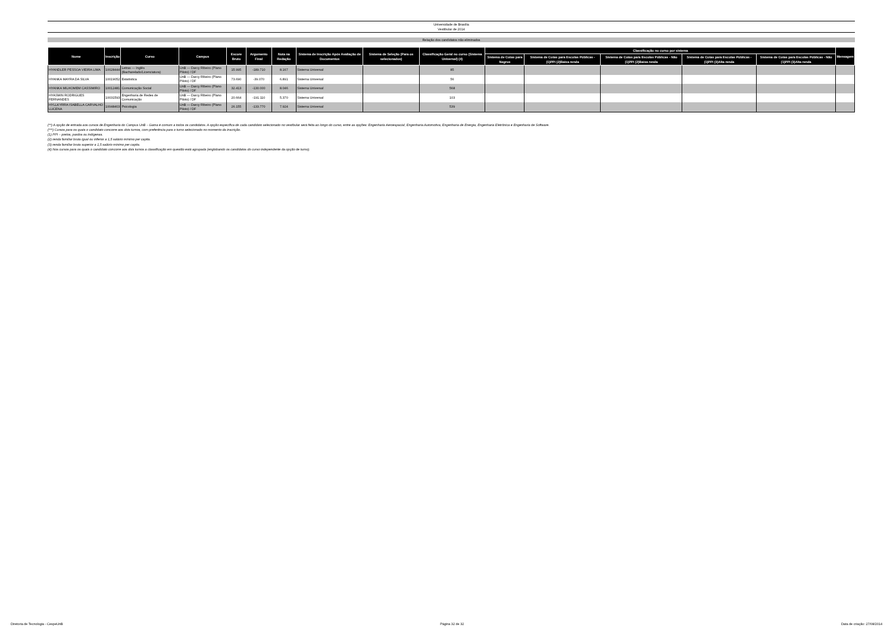Universidade de Brasília
Vestibular de 2014
Relação dos candidatos não eliminados
| Nome | Inscrição | Curso | Campus | Escore Bruto | Argumento Final | Nota na Redação | Sistema de Inscrição Após Avaliação de Documentos | Sistema de Seleção (Para os selecionados) | Classificação Geral no curso (Sistema Universal) (4) | Classificação no curso por sistema | | | | | Mensagem |
| --- | --- | --- | --- | --- | --- | --- | --- | --- | --- | --- | --- | --- | --- | --- | --- |
| | | | | | | | | | | Sistema de Cotas para Negros | Sistema de Cotas para Escolas Públicas - (1)PPI (2)Baixa renda | Sistema de Cotas para Escolas Públicas - Não (1)PPI (2)Baixa renda | Sistema de Cotas para Escolas Públicas - (1)PPI (3)Alta renda | Sistema de Cotas para Escolas Públicas - Não (1)PPI (3)Alta renda | |
| HYANDLER PESSOA VIEIRA LIMA | 10028444 | Letras — Inglês (Bacharelado/Licenciatura) | UnB — Darcy Ribeiro (Plano Piloto) / DF | 15.995 | -189.710 | 8.167 | Sistema Universal | | 85 | | | | | | |
| HYANKA MAYRA DA SILVA | 10019052 | Estatística | UnB — Darcy Ribeiro (Plano Piloto) / DF | 73.690 | -39.070 | 6.891 | Sistema Universal | | 56 | | | | | | |
| HYANKA MILHOMEM CASSIMIRO | 10012481 | Comunicação Social | UnB — Darcy Ribeiro (Plano Piloto) / DF | 32.413 | -130.000 | 8.046 | Sistema Universal | | 568 | | | | | | |
| HYASMIN RODRIGUES FERNANDES | 10031593 | Engenharia de Redes de Comunicação | UnB — Darcy Ribeiro (Plano Piloto) / DF | 20.664 | -191.110 | 5.370 | Sistema Universal | | 103 | | | | | | |
| HYLLKYRRA ISABELLA CARVALHO LUCENA | 10048403 | Psicologia | UnB — Darcy Ribeiro (Plano Piloto) / DF | 26.155 | -133.770 | 7.924 | Sistema Universal | | 539 | | | | | | |
(**) A opção de entrada aos cursos de Engenharia do Campus UnB – Gama é comum a todos os candidatos. A opção específica de cada candidato selecionado no vestibular será feita ao longo do curso, entre as opções: Engenharia Aeroespacial, Engenharia Automotiva, Engenharia de Energia, Engenharia Eletrônica e Engenharia de Software.
(***) Cursos para os quais o candidato concorre aos dois turnos, com preferência para o turno selecionado no momento da inscrição.
(1) PPI – pretos, pardos ou indígenas.
(2) renda familiar bruta igual ou inferior a 1,5 salário mínimo per capita.
(3) renda familiar bruta superior a 1,5 salário mínimo per capita.
(4) Nos cursos para os quais o candidato concorre aos dois turnos a classificação em questão está agrupada (englobando os candidatos do curso independente da opção de turno).
Diretoria de Tecnologia - CespeUnB Página 32 de 32 Data de criação: 27/08/2014